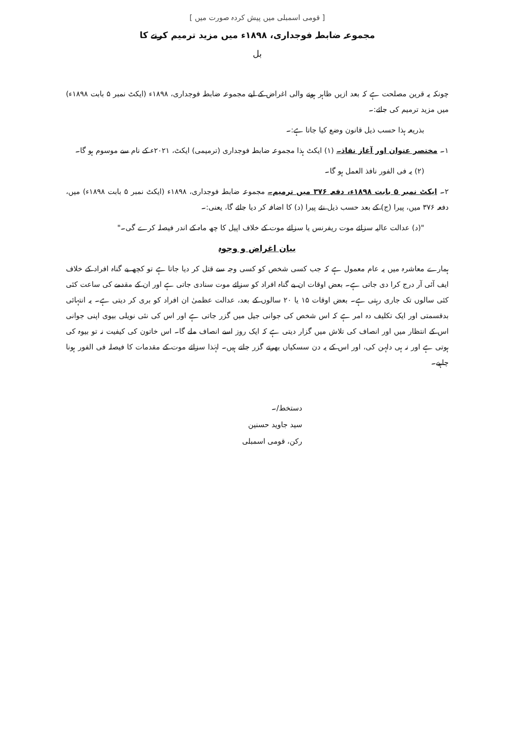[ قومی اسمبلی میں پیش کردہ صورت میں ]
مجموعہ ضابطہ فوجداری، ۱۸۹۸ء میں مزید ترمیم کرنے کا
بل
چونکہ یہ قرین مصلحت ہے کہ بعد ازیں ظاہر ہونے والی اغراض کے لیے مجموعہ ضابطہ فوجداری، ۱۸۹۸ء (ایکٹ نمبر ۵ بابت ۱۸۹۸ء) میں مزید ترمیم کی جائے:۔
بذریعہ ہذا حسب ذیل قانون وضع کیا جاتا ہے:۔
۱۔ مختصر عنوان اور آغاز نفاذ۔ (۱) ایکٹ ہذا مجموعہ ضابطہ فوجداری (ترمیمی) ایکٹ، ۲۰۲۱ء کے نام سے موسوم ہو گا۔
(۲) یہ فی الفور نافذ العمل ہو گا۔
۲۔ ایکٹ نمبر ۵ بابت ۱۸۹۸ء، دفعہ ۳۷۶ میں ترمیم۔ مجموعہ ضابطہ فوجداری، ۱۸۹۸ء (ایکٹ نمبر ۵ بابت ۱۸۹۸ء) میں، دفعہ ۳۷۶ میں، پیرا (ج) کے بعد حسب ذیل نئے پیرا (د) کا اضافہ کر دیا جائے گا، یعنی:۔
"(د) عدالت عالیہ سزائے موت ریفرنس یا سزائے موت کے خلاف اپیل کا چھ ماہ کے اندر فیصلہ کرے گی۔"
بیان اغراض و وجوہ
ہمارے معاشرہ میں یہ عام معمول ہے کہ جب کسی شخص کو کسی وجہ سے قتل کر دیا جاتا ہے تو کچھ بے گناہ افراد کے خلاف ایف آئی آر درج کرا دی جاتی ہے۔ بعض اوقات ان بے گناہ افراد کو سزائے موت سنادی جاتی ہے اور ان کے مقدمے کی ساعت کئی کئی سالوں تک جاری رہتی ہے۔ بعض اوقات ۱۵ یا ۲۰ سالوں کے بعد، عدالت عظمیٰ ان افراد کو بری کر دیتی ہے۔ یہ انتہائی بدقسمتی اور ایک تکلیف دہ امر ہے کہ اس شخص کی جوانی جیل میں گزر جاتی ہے اور اس کی نئی نویلی بیوی اپنی جوانی اس کے انتظار میں اور انصاف کی تلاش میں گزار دیتی ہے کہ ایک روز اسے انصاف ملے گا۔ اس خاتون کی کیفیت نہ تو بیوہ کی ہوتی ہے اور نہ ہی دلہن کی، اور اس کے یہ دن سسکیاں بھرتے گزر جاتے ہیں۔ لہٰذا سزائے موت کے مقدمات کا فیصلہ فی الفور ہونا چاہیے۔
دستخط/۔
سید جاوید حسنین
رکن، قومی اسمبلی